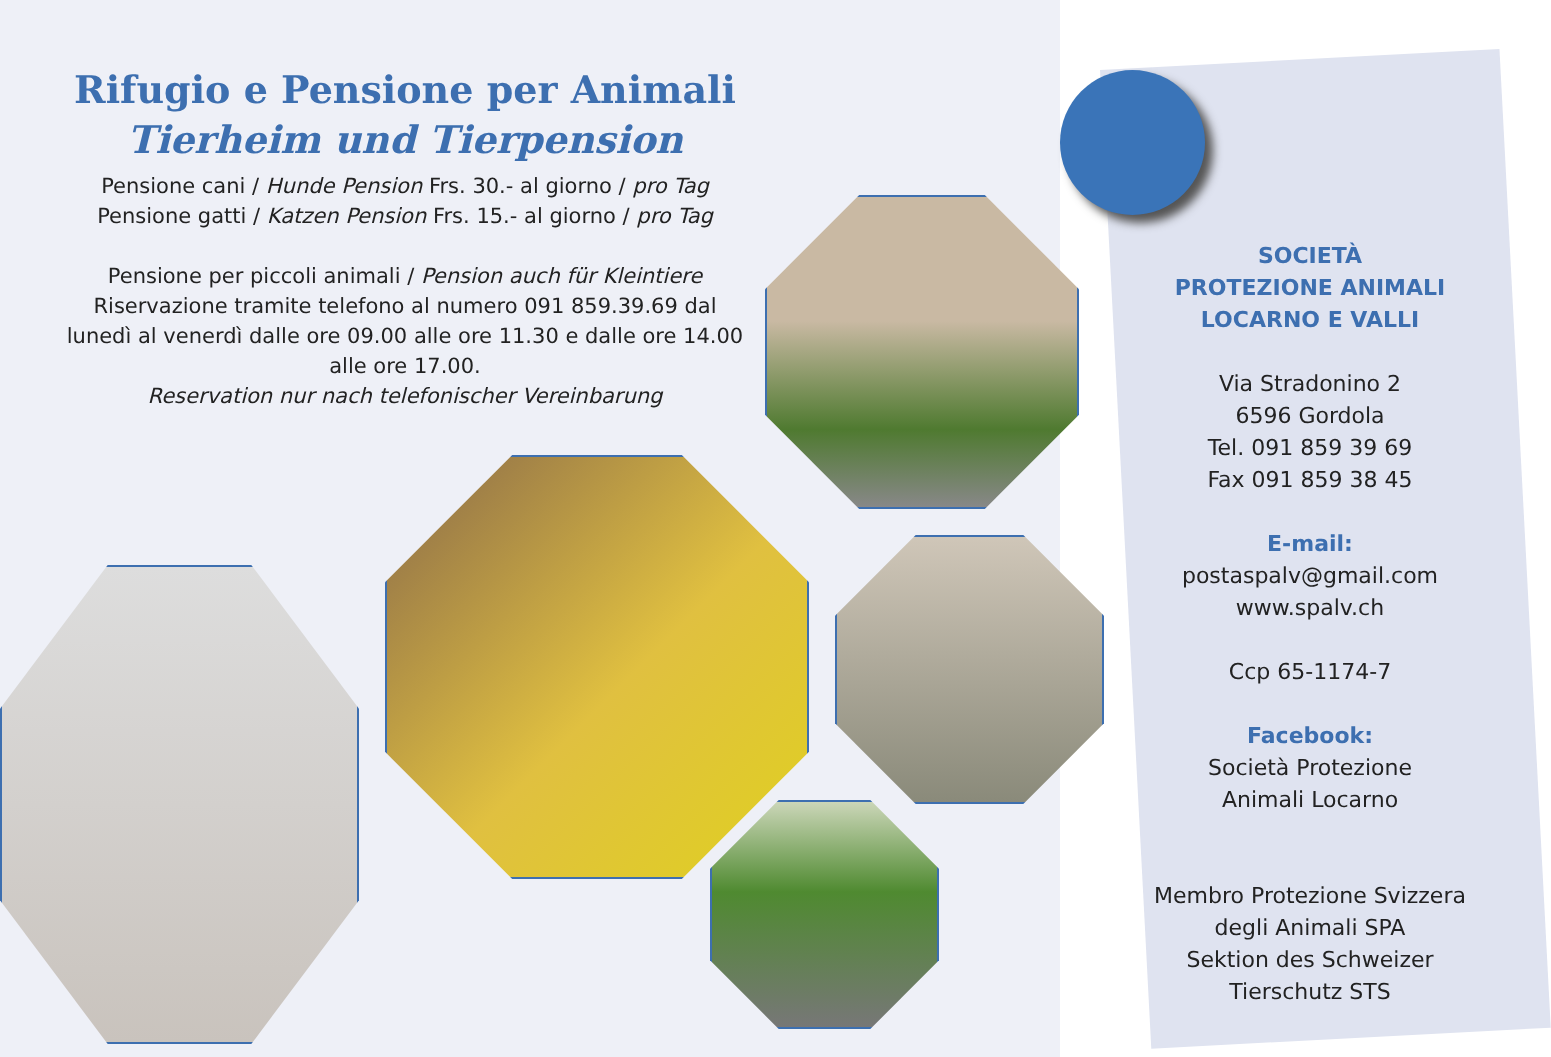Rifugio e Pensione per Animali
Tierheim und Tierpension
Pensione cani / Hunde Pension Frs. 30.- al giorno / pro Tag
Pensione gatti / Katzen Pension Frs. 15.- al giorno / pro Tag
Pensione per piccoli animali / Pension auch für Kleintiere
Riservazione tramite telefono al numero 091 859.39.69 dal lunedì al venerdì dalle ore 09.00 alle ore 11.30 e dalle ore 14.00 alle ore 17.00.
Reservation nur nach telefonischer Vereinbarung
SOCIETÀ
PROTEZIONE ANIMALI
LOCARNO E VALLI
Via Stradonino 2
6596 Gordola
Tel. 091 859 39 69
Fax 091 859 38 45
E-mail:
postaspalv@gmail.com
www.spalv.ch
Ccp 65-1174-7
Facebook:
Società Protezione
Animali Locarno
Membro Protezione Svizzera degli Animali SPA
Sektion des Schweizer Tierschutz STS